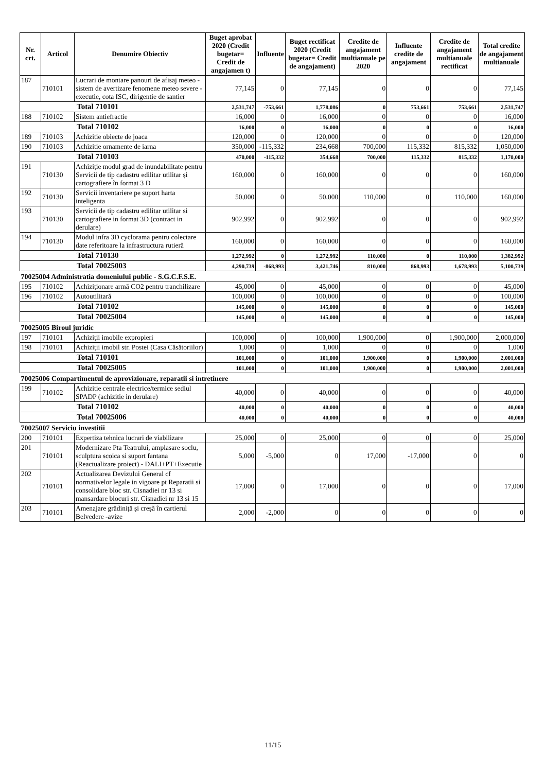| Nr. crt. | Articol | Denumire Obiectiv | Buget aprobat 2020 (Credit bugetar= Credit de angajamen t) | Influente | Buget rectificat 2020 (Credit bugetar= Credit de angajament) | Credite de angajament multianuale pe 2020 | Influente credite de angajament | Credite de angajament multianuale rectificat | Total credite de angajament multianuale |
| --- | --- | --- | --- | --- | --- | --- | --- | --- | --- |
| 187 | 710101 | Lucrari de montare panouri de afisaj meteo - sistem de avertizare fenomene meteo severe - executie, cota ISC, dirigentie de santier | 77,145 | 0 | 77,145 | 0 | 0 | 0 | 77,145 |
| Total 710101 | | | 2,531,747 | -753,661 | 1,778,086 | 0 | 753,661 | 753,661 | 2,531,747 |
| 188 | 710102 | Sistem antiefractie | 16,000 | 0 | 16,000 | 0 | 0 | 0 | 16,000 |
| Total 710102 | | | 16,000 | 0 | 16,000 | 0 | 0 | 0 | 16,000 |
| 189 | 710103 | Achizitie obiecte de joaca | 120,000 | 0 | 120,000 | 0 | 0 | 0 | 120,000 |
| 190 | 710103 | Achizitie ornamente de iarna | 350,000 | -115,332 | 234,668 | 700,000 | 115,332 | 815,332 | 1,050,000 |
| Total 710103 | | | 470,000 | -115,332 | 354,668 | 700,000 | 115,332 | 815,332 | 1,170,000 |
| 191 | 710130 | Achiziție modul grad de inundabilitate pentru Servicii de tip cadastru edilitar utilitar și cartografiere în format 3 D | 160,000 | 0 | 160,000 | 0 | 0 | 0 | 160,000 |
| 192 | 710130 | Servicii inventariere pe suport harta inteligenta | 50,000 | 0 | 50,000 | 110,000 | 0 | 110,000 | 160,000 |
| 193 | 710130 | Servicii de tip cadastru edilitar utilitar si cartografiere in format 3D (contract in derulare) | 902,992 | 0 | 902,992 | 0 | 0 | 0 | 902,992 |
| 194 | 710130 | Modul infra 3D cyclorama pentru colectare date referitoare la infrastructura rutieră | 160,000 | 0 | 160,000 | 0 | 0 | 0 | 160,000 |
| Total 710130 | | | 1,272,992 | 0 | 1,272,992 | 110,000 | 0 | 110,000 | 1,382,992 |
| Total 70025003 | | | 4,290,739 | -868,993 | 3,421,746 | 810,000 | 868,993 | 1,678,993 | 5,100,739 |
| 70025004 Administratia domeniului public - S.G.C.F.S.E. | | | | | | | | | |
| 195 | 710102 | Achiziționare armă CO2 pentru tranchilizare | 45,000 | 0 | 45,000 | 0 | 0 | 0 | 45,000 |
| 196 | 710102 | Autoutilitară | 100,000 | 0 | 100,000 | 0 | 0 | 0 | 100,000 |
| Total 710102 | | | 145,000 | 0 | 145,000 | 0 | 0 | 0 | 145,000 |
| Total 70025004 | | | 145,000 | 0 | 145,000 | 0 | 0 | 0 | 145,000 |
| 70025005 Biroul juridic | | | | | | | | | |
| 197 | 710101 | Achiziții imobile expropieri | 100,000 | 0 | 100,000 | 1,900,000 | 0 | 1,900,000 | 2,000,000 |
| 198 | 710101 | Achiziții imobil str. Postei (Casa Căsătoriilor) | 1,000 | 0 | 1,000 | 0 | 0 | 0 | 1,000 |
| Total 710101 | | | 101,000 | 0 | 101,000 | 1,900,000 | 0 | 1,900,000 | 2,001,000 |
| Total 70025005 | | | 101,000 | 0 | 101,000 | 1,900,000 | 0 | 1,900,000 | 2,001,000 |
| 70025006 Compartimentul de aprovizionare, reparatii si intretinere | | | | | | | | | |
| 199 | 710102 | Achizitie centrale electrice/termice sediul SPADP (achizitie in derulare) | 40,000 | 0 | 40,000 | 0 | 0 | 0 | 40,000 |
| Total 710102 | | | 40,000 | 0 | 40,000 | 0 | 0 | 0 | 40,000 |
| Total 70025006 | | | 40,000 | 0 | 40,000 | 0 | 0 | 0 | 40,000 |
| 70025007 Serviciu investitii | | | | | | | | | |
| 200 | 710101 | Expertiza tehnica lucrari de viabilizare | 25,000 | 0 | 25,000 | 0 | 0 | 0 | 25,000 |
| 201 | 710101 | Modernizare Pta Teatrului, amplasare soclu, sculptura scoica si suport fantana (Reactualizare proiect) - DALI+PT+Executie | 5,000 | -5,000 | 0 | 17,000 | -17,000 | 0 | 0 |
| 202 | 710101 | Actualizarea Devizului General cf normativelor legale in vigoare pt Reparatii si consolidare bloc str. Cisnadiei nr 13 si mansardare blocuri str. Cisnadiei nr 13 si 15 | 17,000 | 0 | 17,000 | 0 | 0 | 0 | 17,000 |
| 203 | 710101 | Amenajare grădiniță și creșă în cartierul Belvedere -avize | 2,000 | -2,000 | 0 | 0 | 0 | 0 | 0 |
11/15